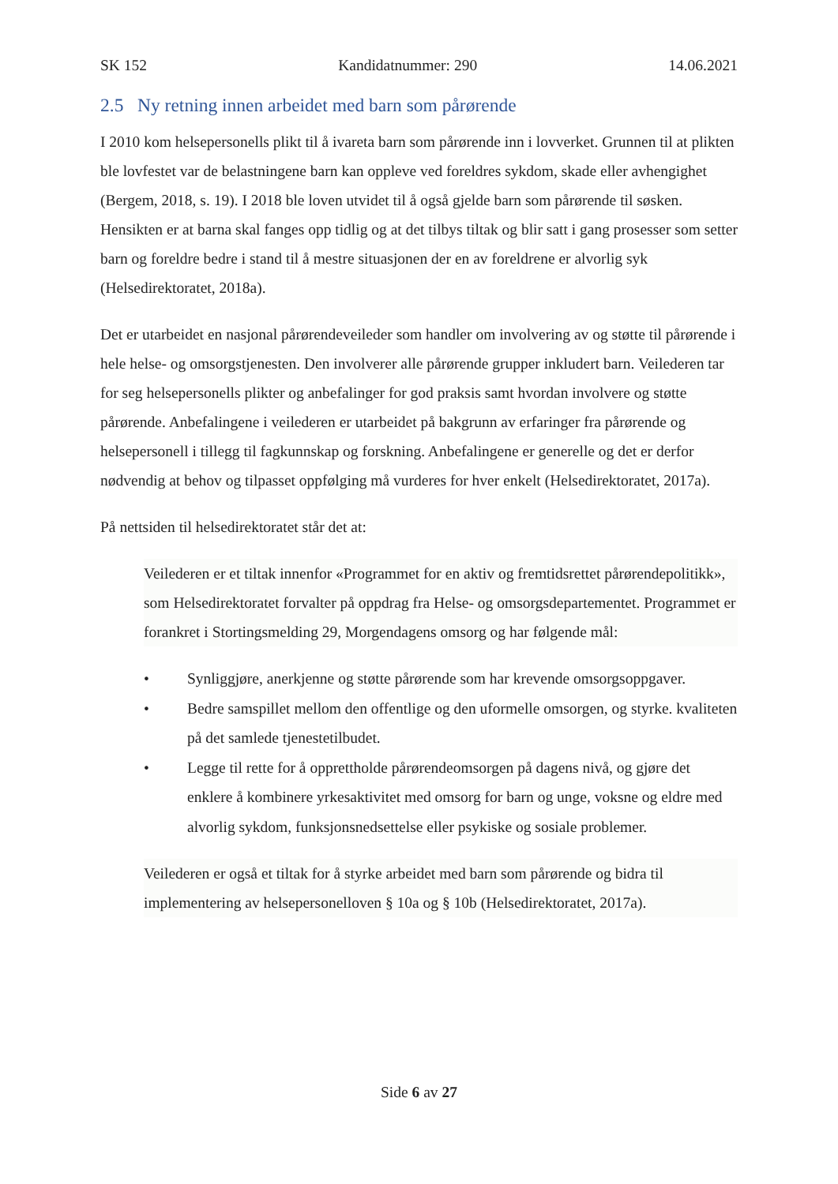SK 152 Kandidatnummer: 290 14.06.2021
2.5 Ny retning innen arbeidet med barn som pårørende
I 2010 kom helsepersonells plikt til å ivareta barn som pårørende inn i lovverket. Grunnen til at plikten ble lovfestet var de belastningene barn kan oppleve ved foreldres sykdom, skade eller avhengighet (Bergem, 2018, s. 19). I 2018 ble loven utvidet til å også gjelde barn som pårørende til søsken. Hensikten er at barna skal fanges opp tidlig og at det tilbys tiltak og blir satt i gang prosesser som setter barn og foreldre bedre i stand til å mestre situasjonen der en av foreldrene er alvorlig syk (Helsedirektoratet, 2018a).
Det er utarbeidet en nasjonal pårørendeveileder som handler om involvering av og støtte til pårørende i hele helse- og omsorgstjenesten. Den involverer alle pårørende grupper inkludert barn. Veilederen tar for seg helsepersonells plikter og anbefalinger for god praksis samt hvordan involvere og støtte pårørende. Anbefalingene i veilederen er utarbeidet på bakgrunn av erfaringer fra pårørende og helsepersonell i tillegg til fagkunnskap og forskning. Anbefalingene er generelle og det er derfor nødvendig at behov og tilpasset oppfølging må vurderes for hver enkelt (Helsedirektoratet, 2017a).
På nettsiden til helsedirektoratet står det at:
Veilederen er et tiltak innenfor «Programmet for en aktiv og fremtidsrettet pårørendepolitikk», som Helsedirektoratet forvalter på oppdrag fra Helse- og omsorgsdepartementet. Programmet er forankret i Stortingsmelding 29, Morgendagens omsorg og har følgende mål:
• Synliggjøre, anerkjenne og støtte pårørende som har krevende omsorgsoppgaver.
• Bedre samspillet mellom den offentlige og den uformelle omsorgen, og styrke. kvaliteten på det samlede tjenestetilbudet.
• Legge til rette for å opprettholde pårørendeomsorgen på dagens nivå, og gjøre det enklere å kombinere yrkesaktivitet med omsorg for barn og unge, voksne og eldre med alvorlig sykdom, funksjonsnedsettelse eller psykiske og sosiale problemer.
Veilederen er også et tiltak for å styrke arbeidet med barn som pårørende og bidra til implementering av helsepersonelloven § 10a og § 10b (Helsedirektoratet, 2017a).
Side 6 av 27